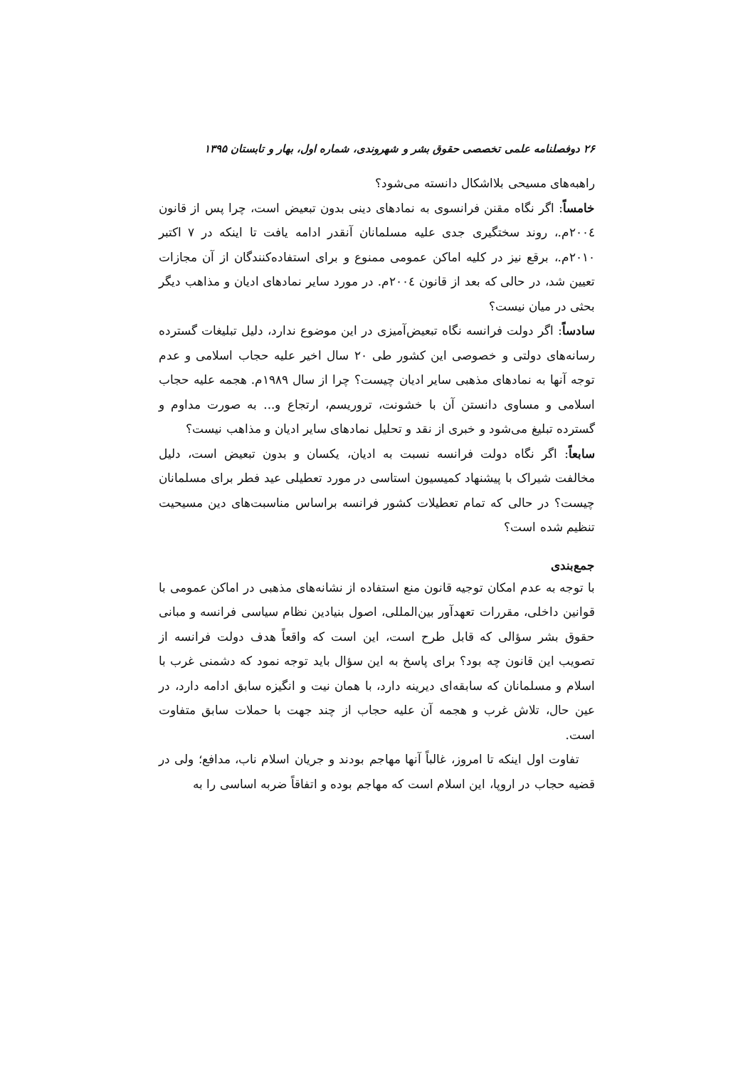۲۶ دوفصلنامه علمی تخصصی حقوق بشر و شهروندی، شماره اول، بهار و تابستان ۱۳۹۵
راهبه‌های مسیحی بلااشکال دانسته می‌شود؟
خامساً: اگر نگاه مقنن فرانسوی به نمادهای دینی بدون تبعیض است، چرا پس از قانون ۲۰۰٤م.، روند سختگیری جدی علیه مسلمانان آنقدر ادامه یافت تا اینکه در ۷ اکتبر ۲۰۱۰م.، برقع نیز در کلیه اماکن عمومی ممنوع و برای استفاده‌کنندگان از آن مجازات تعیین شد، در حالی که بعد از قانون ۲۰۰٤م. در مورد سایر نمادهای ادیان و مذاهب دیگر بحثی در میان نیست؟
سادساً: اگر دولت فرانسه نگاه تبعیض‌آمیزی در این موضوع ندارد، دلیل تبلیغات گسترده رسانه‌های دولتی و خصوصی این کشور طی ۲۰ سال اخیر علیه حجاب اسلامی و عدم توجه آنها به نمادهای مذهبی سایر ادیان چیست؟ چرا از سال ۱۹۸۹م. هجمه علیه حجاب اسلامی و مساوی دانستن آن با خشونت، تروریسم، ارتجاع و... به صورت مداوم و گسترده تبلیغ می‌شود و خبری از نقد و تحلیل نمادهای سایر ادیان و مذاهب نیست؟
سابعاً: اگر نگاه دولت فرانسه نسبت به ادیان، یکسان و بدون تبعیض است، دلیل مخالفت شیراک با پیشنهاد کمیسیون استاسی در مورد تعطیلی عید فطر برای مسلمانان چیست؟ در حالی که تمام تعطیلات کشور فرانسه براساس مناسبت‌های دین مسیحیت تنظیم شده است؟
جمع‌بندی
با توجه به عدم امکان توجیه قانون منع استفاده از نشانه‌های مذهبی در اماکن عمومی با قوانین داخلی، مقررات تعهدآور بین‌المللی، اصول بنیادین نظام سیاسی فرانسه و مبانی حقوق بشر سؤالی که قابل طرح است، این است که واقعاً هدف دولت فرانسه از تصویب این قانون چه بود؟ برای پاسخ به این سؤال باید توجه نمود که دشمنی غرب با اسلام و مسلمانان که سابقه‌ای دیرینه دارد، با همان نیت و انگیزه سابق ادامه دارد، در عین حال، تلاش غرب و هجمه آن علیه حجاب از چند جهت با حملات سابق متفاوت است.
تفاوت اول اینکه تا امروز، غالباً آنها مهاجم بودند و جریان اسلام ناب، مدافع؛ ولی در قضیه حجاب در اروپا، این اسلام است که مهاجم بوده و اتفاقاً ضربه اساسی را به